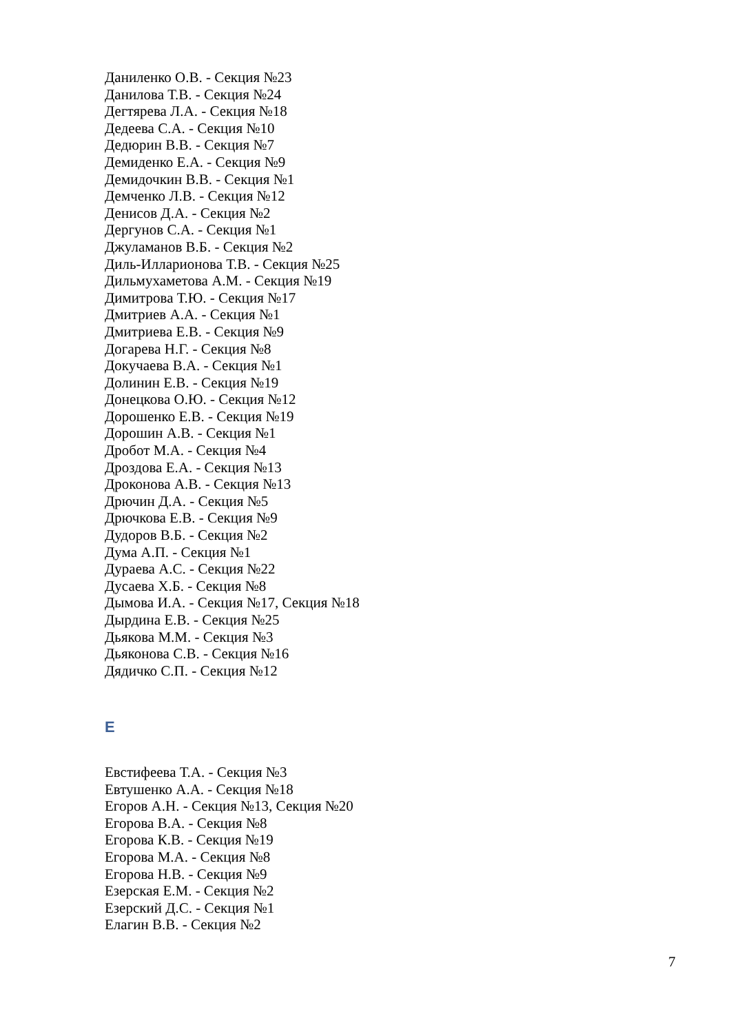Даниленко О.В. - Секция №23
Данилова Т.В. - Секция №24
Дегтярева Л.А. - Секция №18
Дедеева С.А. - Секция №10
Дедюрин В.В. - Секция №7
Демиденко Е.А. - Секция №9
Демидочкин В.В. - Секция №1
Демченко Л.В. - Секция №12
Денисов Д.А. - Секция №2
Дергунов С.А. - Секция №1
Джуламанов В.Б. - Секция №2
Диль-Илларионова Т.В. - Секция №25
Дильмухаметова А.М. - Секция №19
Димитрова Т.Ю. - Секция №17
Дмитриев А.А. - Секция №1
Дмитриева Е.В. - Секция №9
Догарева Н.Г. - Секция №8
Докучаева В.А. - Секция №1
Долинин Е.В. - Секция №19
Донецкова О.Ю. - Секция №12
Дорошенко Е.В. - Секция №19
Дорошин А.В. - Секция №1
Дробот М.А. - Секция №4
Дроздова Е.А. - Секция №13
Дроконова А.В. - Секция №13
Дрючин Д.А. - Секция №5
Дрючкова Е.В. - Секция №9
Дудоров В.Б. - Секция №2
Дума А.П. - Секция №1
Дураева А.С. - Секция №22
Дусаева Х.Б. - Секция №8
Дымова И.А. - Секция №17, Секция №18
Дырдина Е.В. - Секция №25
Дьякова М.М. - Секция №3
Дьяконова С.В. - Секция №16
Дядичко С.П. - Секция №12
Е
Евстифеева Т.А. - Секция №3
Евтушенко А.А. - Секция №18
Егоров А.Н. - Секция №13, Секция №20
Егорова В.А. - Секция №8
Егорова К.В. - Секция №19
Егорова М.А. - Секция №8
Егорова Н.В. - Секция №9
Езерская Е.М. - Секция №2
Езерский Д.С. - Секция №1
Елагин В.В. - Секция №2
7